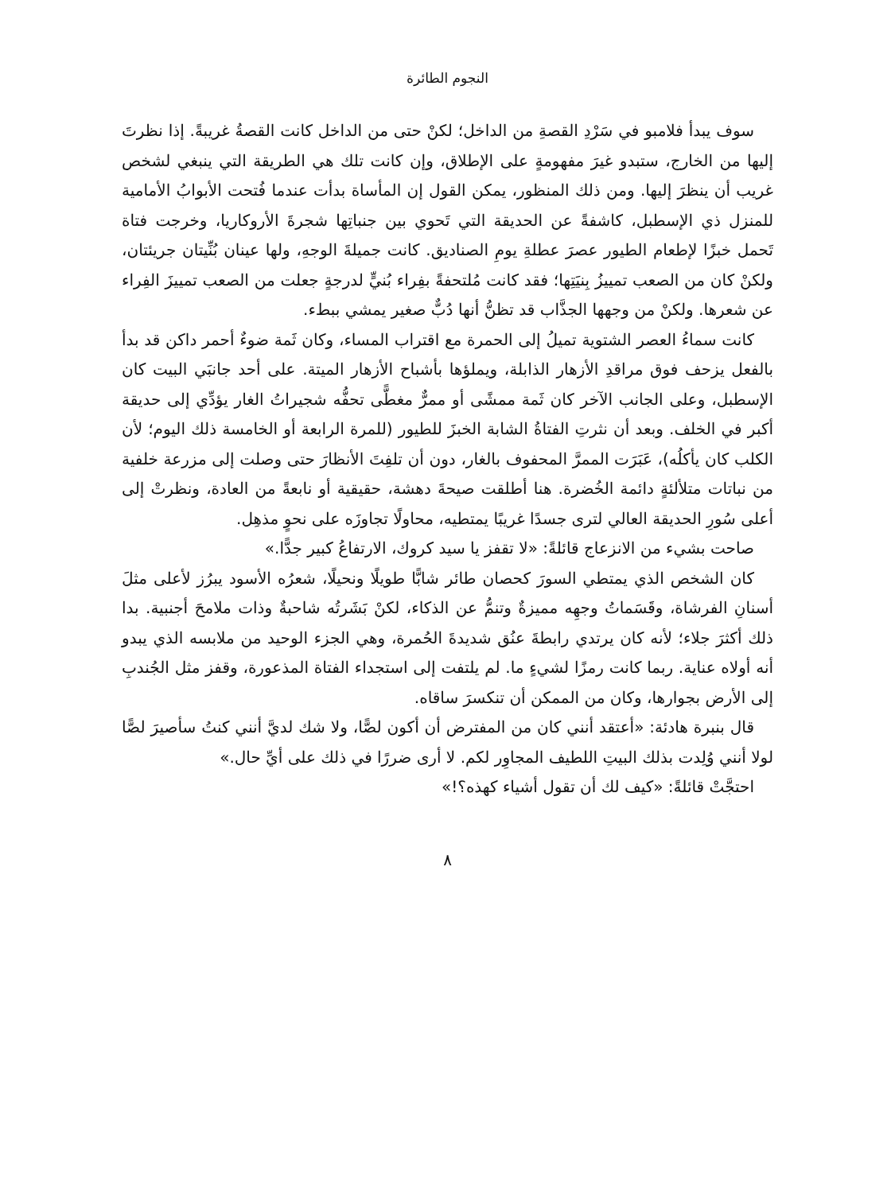النجوم الطائرة
سوف يبدأ فلامبو في سَرْدِ القصةِ من الداخل؛ لكنْ حتى من الداخل كانت القصةُ غريبةً. إذا نظرتَ إليها من الخارج، ستبدو غيرَ مفهومةٍ على الإطلاق، وإن كانت تلك هي الطريقة التي ينبغي لشخص غريب أن ينظرَ إليها. ومن ذلك المنظور، يمكن القول إن المأساة بدأت عندما فُتحت الأبوابُ الأمامية للمنزل ذي الإسطبل، كاشفةً عن الحديقة التي تَحوي بين جنباتِها شجرةَ الأروكاريا، وخرجت فتاة تَحمل خبزًا لإطعام الطيور عصرَ عطلةِ يومِ الصناديق. كانت جميلةَ الوجهِ، ولها عينان بُنِّيتان جريئتان، ولكنْ كان من الصعب تمييزُ بِنيَتِها؛ فقد كانت مُلتحفةً بفِراء بُنيٍّ لدرجةٍ جعلت من الصعب تمييزَ الفِراء عن شعرها. ولكنْ من وجهها الجذَّاب قد تظنُّ أنها دُبٌّ صغير يمشي ببطء.
كانت سماءُ العصر الشتوية تميلُ إلى الحمرة مع اقتراب المساء، وكان ثَمة ضوءٌ أحمر داكن قد بدأ بالفعل يزحف فوق مراقدِ الأزهار الذابلة، ويملؤها بأشباح الأزهار الميتة. على أحد جانبَي البيت كان الإسطبل، وعلى الجانب الآخر كان ثَمة ممشًى أو ممرٌّ مغطًّى تحفُّه شجيراتُ الغار يؤدِّي إلى حديقة أكبر في الخلف. وبعد أن نثرتِ الفتاةُ الشابة الخبزَ للطيور (للمرة الرابعة أو الخامسة ذلك اليوم؛ لأن الكلب كان يأكلُه)، عَبَرَت الممرَّ المحفوف بالغار، دون أن تلفِتَ الأنظارَ حتى وصلت إلى مزرعة خلفية من نباتات متلألئةٍ دائمة الخُضرة. هنا أطلقت صيحةَ دهشة، حقيقية أو نابعةً من العادة، ونظرتْ إلى أعلى سُورِ الحديقة العالي لترى جسدًا غريبًا يمتطيه، محاولًا تجاوزَه على نحوٍ مذهِل.
صاحت بشيء من الانزعاج قائلةً: «لا تقفز يا سيد كروك، الارتفاعُ كبير جدًّا.»
كان الشخص الذي يمتطي السورَ كحصان طائر شابًّا طويلًا ونحيلًا، شعرُه الأسود يبرُز لأعلى مثلَ أسنانِ الفرشاة، وقَسَماتُ وجهِه مميزةٌ وتنمُّ عن الذكاء، لكنْ بَشَرتُه شاحبةٌ وذات ملامحَ أجنبية. بدا ذلك أكثرَ جلاء؛ لأنه كان يرتدي رابطةَ عنُق شديدةَ الحُمرة، وهي الجزء الوحيد من ملابسه الذي يبدو أنه أولاه عناية. ربما كانت رمزًا لشيءٍ ما. لم يلتفت إلى استجداء الفتاة المذعورة، وقفز مثل الجُندبِ إلى الأرض بجوارها، وكان من الممكن أن تنكسرَ ساقاه.
قال بنبرة هادئة: «أعتقد أنني كان من المفترض أن أكون لصًّا، ولا شك لديَّ أنني كنتُ سأصيرَ لصًّا لولا أنني وُلِدت بذلك البيتِ اللطيف المجاوِر لكم. لا أرى ضررًا في ذلك على أيِّ حال.»
احتجَّتْ قائلةً: «كيف لك أن تقول أشياء كهذه؟!»
٨